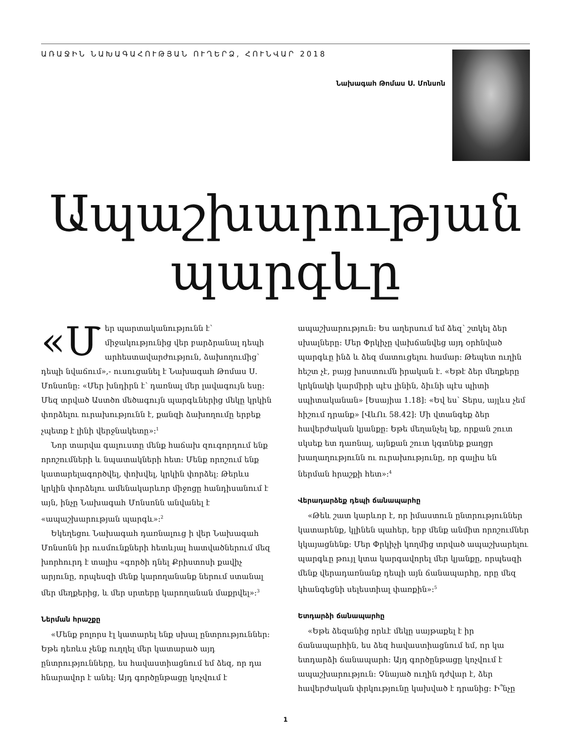ԱՌԱՋԻՆ ՆԱԽԱԳԱՀՈՒԹՅԱՆ ՈՒՂԵՐՁ, ՀՈՒՆՎԱՐ 2018
Նախագահ Թոմաս Ս. Մոնսոն
Ապաշխարության պարգևը
«Մ եր պարտականությունն է՝ միջակությունից վեր բարձրանալ դեպի արհեստավարժություն, ձախողումից՝ դեպի նվաճում»,- ուսուցանել է Նախագահ Թոմաս Ս. Մոնսոնը: «Մեր խնդիրն է՝ դառնալ մեր լավագույն եսը: Մեզ տրված Աստծո մեծագույն պարգևներից մեկը կրկին փորձելու ուրախությունն է, քանզի ձախողումը երբեք չպետք է լինի վերջնակետը»:<sup>1</sup>
Նոր տարվա գալուստը մենք հաճախ զուգորդում ենք որոշումների և նպատակների հետ: Մենք որոշում ենք կատարելագործվել, փոխվել, կրկին փորձել: Թերևս կրկին փորձելու ամենակարևոր միջոցը հանդիսանում է այն, ինչը Նախագահ Մոնսոնն անվանել է «ապաշխարության պարգև»:<sup>2</sup>
Եկեղեցու Նախագահ դառնալուց ի վեր Նախագահ Մոնսոնն իր ուսմունքների հետևյալ հատվածներում մեզ խորհուրդ է տալիս «գործի դնել Քրիստոսի քավիչ արյունը, որպեսզի մենք կարողանանք ներում ստանալ մեր մեղքերից, և մեր սրտերը կարողանան մաքրվել»:<sup>3</sup>
Ներման հրաշքը
«Մենք բոլորս էլ կատարել ենք սխալ ընտրություններ: Եթե դեռևս չենք ուղղել մեր կատարած այդ ընտրությունները, ես հավաստիացնում եմ ձեզ, որ դա հնարավոր է անել: Այդ գործընթացը կոչվում է ապաշխարություն: Ես աղերսում եմ ձեզ՝ շտկել ձեր սխալները: Մեր Փրկիչը վախճանվեց այդ օրհնված պարգևը ինձ և ձեզ մատուցելու համար: Թեպետ ուղին հեշտ չէ, բայց խոստումն իրական է. «Եթէ ձեր մեղքերը կրկնակի կարմիրի պէս լինին, ձիւնի պէս պիտի սպիտականան» [Եսայիա 1.18]: «Եվ ես՝ Տերս, այլևս չեմ հիշում դրանք» [ՎևՈւ 58.42]: Մի վտանգեք ձեր հավերժական կյանքը: Եթե մեղանչել եք, որքան շուտ սկսեք ետ դառնալ, այնքան շուտ կգտնեք քաղցր խաղաղությունն ու ուրախությունը, որ գալիս են ներման հրաշքի հետ»:<sup>4</sup>
Վերադարձեք դեպի ճանապարհը
«Թեև շատ կարևոր է, որ իմաստուն ընտրություններ կատարենք, կլինեն պահեր, երբ մենք անմիտ որոշումներ կկայացնենք: Մեր Փրկիչի կողմից տրված ապաշխարելու պարգևը թույլ կտա կարգավորել մեր կյանքը, որպեսզի մենք վերադառնանք դեպի այն ճանապարհը, որը մեզ կհանգեցնի սելեստիալ փառքին»:<sup>5</sup>
Ետդարձի ճանապարհը
«Եթե ձեզանից որևէ մեկը սայթաքել է իր ճանապարհին, ես ձեզ հավաստիացնում եմ, որ կա ետդարձի ճանապարհ: Այդ գործընթացը կոչվում է ապաշխարություն: Չնայած ուղին դժվար է, ձեր հավերժական փրկությունը կախված է դրանից: Ի՞նչը
1